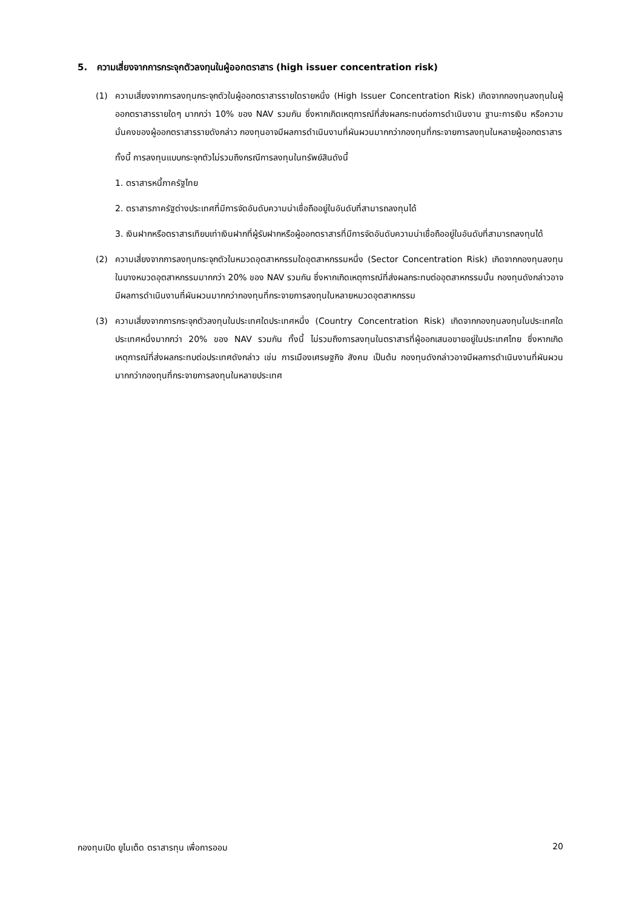5. ความเสี่ยงจากการกระจุกตัวลงทุนในผู้ออกตราสาร (high issuer concentration risk)
(1) ความเสี่ยงจากการลงทุนกระจุกตัวในผู้ออกตราสารรายใดรายหนึ่ง (High Issuer Concentration Risk) เกิดจากกองทุนลงทุนในผู้ออกตราสารรายใดๆ มากกว่า 10% ของ NAV รวมกัน ซึ่งหากเกิดเหตุการณ์ที่ส่งผลกระทบต่อการดำเนินงาน ฐานะการเงิน หรือความมั่นคงของผู้ออกตราสารรายดังกล่าว กองทุนอาจมีผลการดำเนินงานที่ผันผวนมากกว่ากองทุนที่กระจายการลงทุนในหลายผู้ออกตราสาร
ทั้งนี้ การลงทุนแบบกระจุกตัวไม่รวมถึงกรณีการลงทุนในทรัพย์สินดังนี้
1. ตราสารหนี้ภาครัฐไทย
2. ตราสารภาครัฐต่างประเทศที่มีการจัดอันดับความน่าเชื่อถืออยู่ในอันดับที่สามารถลงทุนได้
3. เงินฝากหรือตราสารเทียบเท่าเงินฝากที่ผู้รับฝากหรือผู้ออกตราสารที่มีการจัดอันดับความน่าเชื่อถืออยู่ในอันดับที่สามารถลงทุนได้
(2) ความเสี่ยงจากการลงทุนกระจุกตัวในหมวดอุตสาหกรรมใดอุตสาหกรรมหนึ่ง (Sector Concentration Risk) เกิดจากกองทุนลงทุนในบางหมวดอุตสาหกรรมมากกว่า 20% ของ NAV รวมกัน ซึ่งหากเกิดเหตุการณ์ที่ส่งผลกระทบต่ออุตสาหกรรมนั้น กองทุนดังกล่าวอาจมีผลการดำเนินงานที่ผันผวนมากกว่ากองทุนที่กระจายการลงทุนในหลายหมวดอุตสาหกรรม
(3) ความเสี่ยงจากการกระจุกตัวลงทุนในประเทศใดประเทศหนึ่ง (Country Concentration Risk) เกิดจากกองทุนลงทุนในประเทศใดประเทศหนึ่งมากกว่า 20% ของ NAV รวมกัน ทั้งนี้ ไม่รวมถึงการลงทุนในตราสารที่ผู้ออกเสนอขายอยู่ในประเทศไทย ซึ่งหากเกิดเหตุการณ์ที่ส่งผลกระทบต่อประเทศดังกล่าว เช่น การเมืองเศรษฐกิจ สังคม เป็นต้น กองทุนดังกล่าวอาจมีผลการดำเนินงานที่ผันผวนมากกว่ากองทุนที่กระจายการลงทุนในหลายประเทศ
กองทุนเปิด ยูไนเต็ด ตราสารทุน เพื่อการออม 20